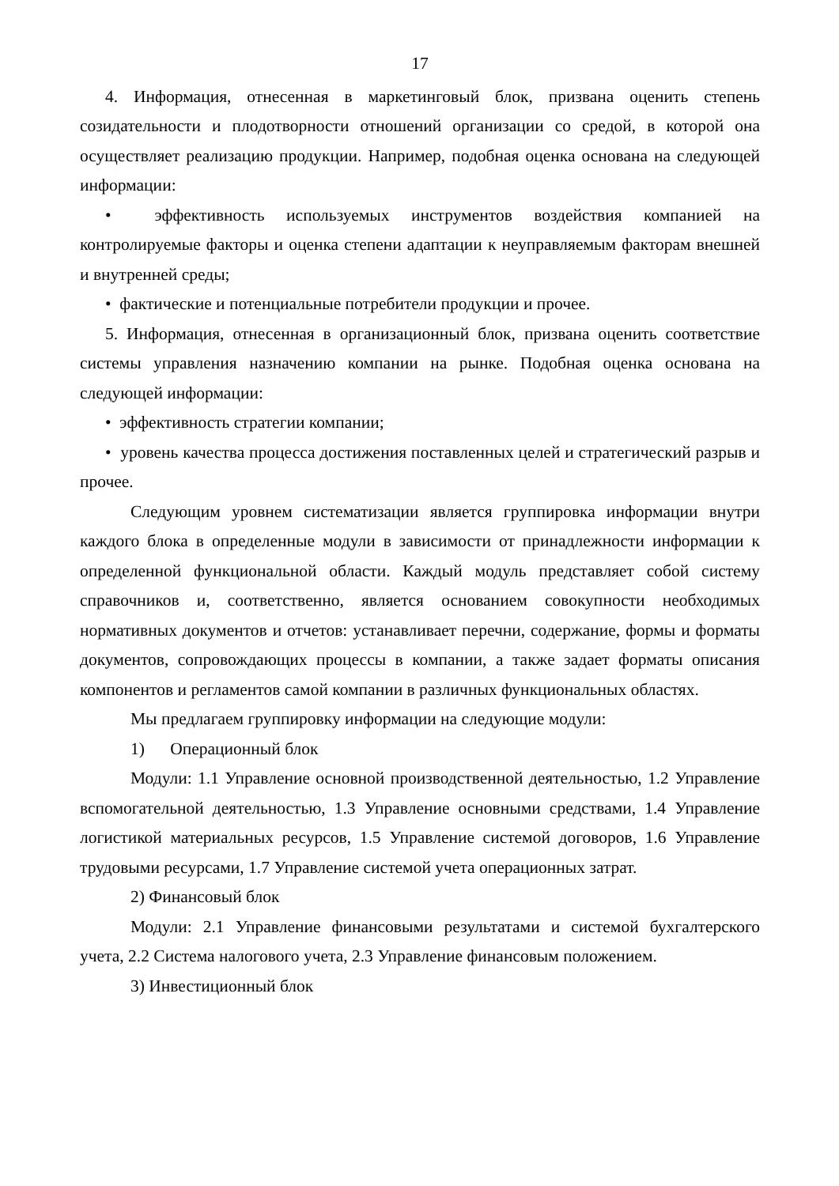17
4. Информация, отнесенная в маркетинговый блок, призвана оценить степень созидательности и плодотворности отношений организации со средой, в которой она осуществляет реализацию продукции. Например, подобная оценка основана на следующей информации:
• эффективность используемых инструментов воздействия компанией на контролируемые факторы и оценка степени адаптации к неуправляемым факторам внешней и внутренней среды;
• фактические и потенциальные потребители продукции и прочее.
5. Информация, отнесенная в организационный блок, призвана оценить соответствие системы управления назначению компании на рынке. Подобная оценка основана на следующей информации:
• эффективность стратегии компании;
• уровень качества процесса достижения поставленных целей и стратегический разрыв и прочее.
Следующим уровнем систематизации является группировка информации внутри каждого блока в определенные модули в зависимости от принадлежности информации к определенной функциональной области. Каждый модуль представляет собой систему справочников и, соответственно, является основанием совокупности необходимых нормативных документов и отчетов: устанавливает перечни, содержание, формы и форматы документов, сопровождающих процессы в компании, а также задает форматы описания компонентов и регламентов самой компании в различных функциональных областях.
Мы предлагаем группировку информации на следующие модули:
1) Операционный блок
Модули: 1.1 Управление основной производственной деятельностью, 1.2 Управление вспомогательной деятельностью, 1.3 Управление основными средствами, 1.4 Управление логистикой материальных ресурсов, 1.5 Управление системой договоров, 1.6 Управление трудовыми ресурсами, 1.7 Управление системой учета операционных затрат.
2) Финансовый блок
Модули: 2.1 Управление финансовыми результатами и системой бухгалтерского учета, 2.2 Система налогового учета, 2.3 Управление финансовым положением.
3) Инвестиционный блок